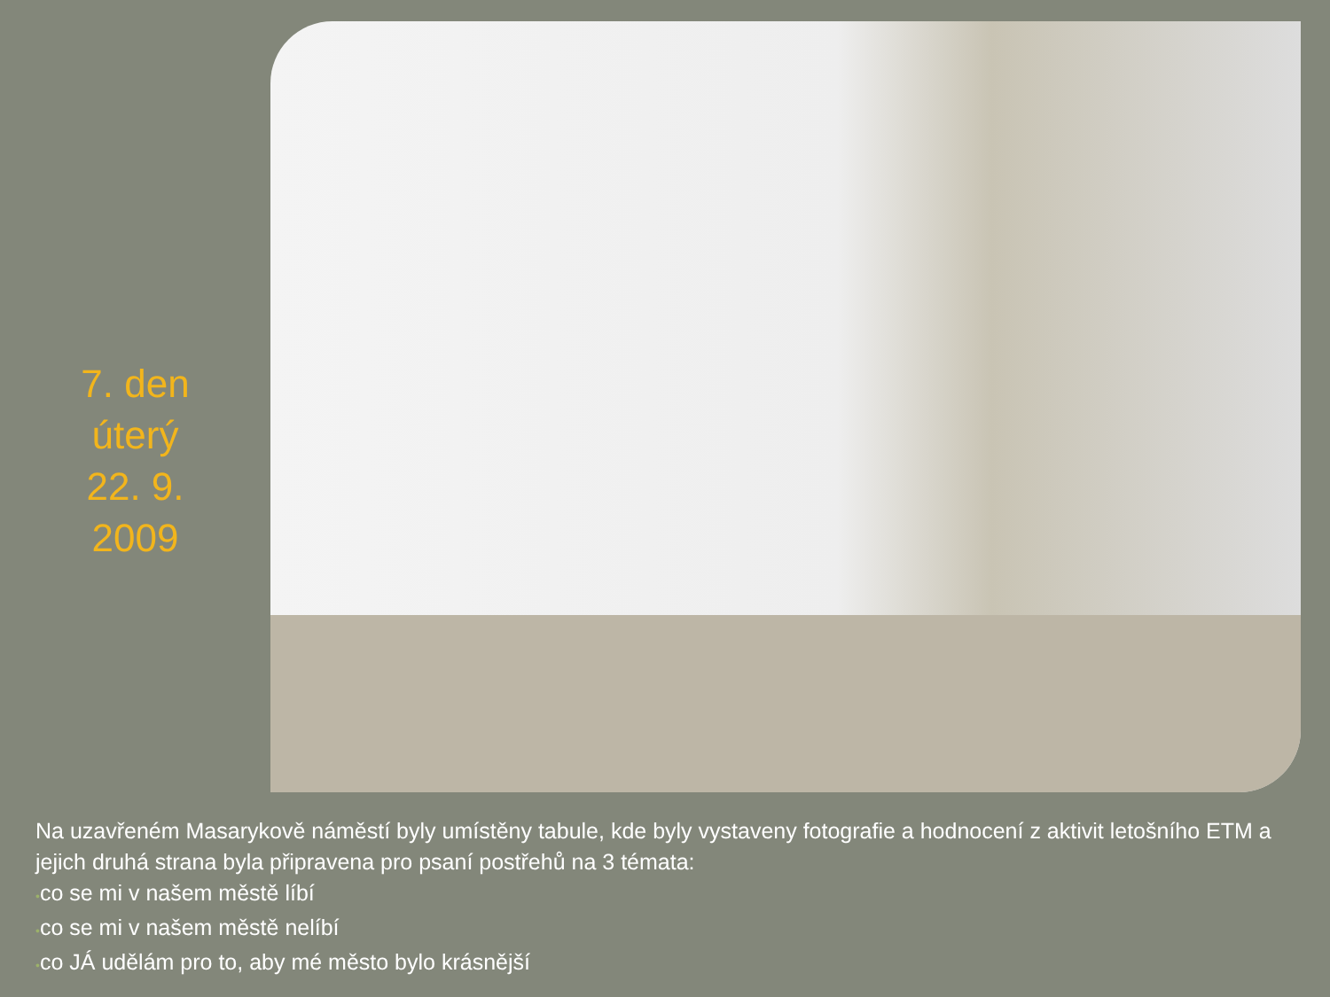7. den
úterý
22. 9.
2009
Na uzavřeném Masarykově náměstí byly umístěny tabule, kde byly vystaveny fotografie a hodnocení z aktivit letošního ETM a jejich druhá strana byla připravena pro psaní postřehů na 3 témata:
•co se mi v našem městě líbí
•co se mi v našem městě nelíbí
•co JÁ udělám pro to, aby mé město bylo krásnější